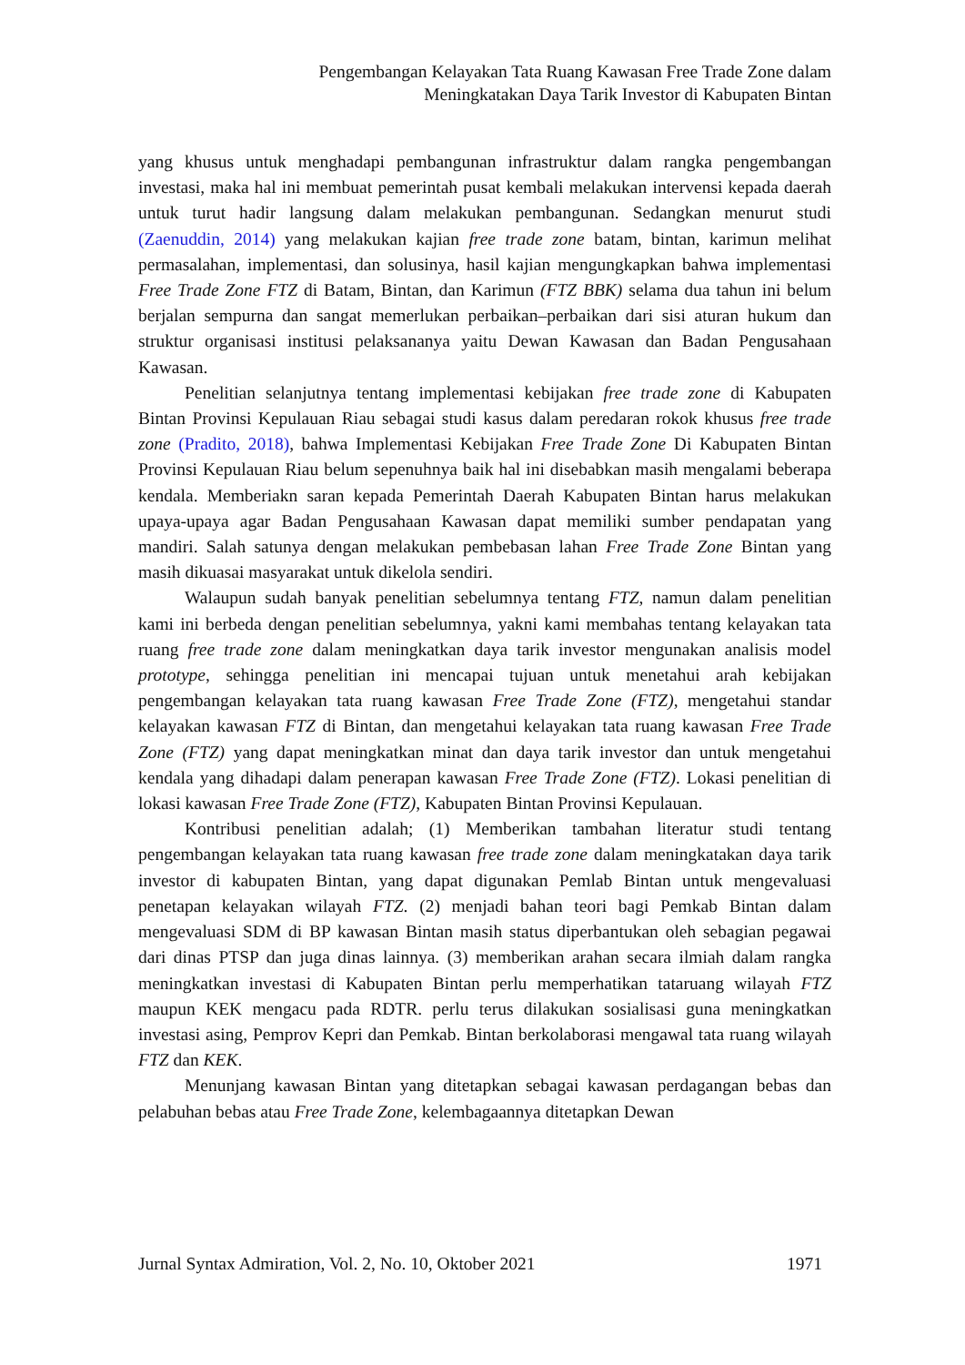Pengembangan Kelayakan Tata Ruang Kawasan Free Trade Zone dalam
Meningkatakan Daya Tarik Investor di Kabupaten Bintan
yang khusus untuk menghadapi pembangunan infrastruktur dalam rangka pengembangan investasi, maka hal ini membuat pemerintah pusat kembali melakukan intervensi kepada daerah untuk turut hadir langsung dalam melakukan pembangunan. Sedangkan menurut studi (Zaenuddin, 2014) yang melakukan kajian free trade zone batam, bintan, karimun melihat permasalahan, implementasi, dan solusinya, hasil kajian mengungkapkan bahwa implementasi Free Trade Zone FTZ di Batam, Bintan, dan Karimun (FTZ BBK) selama dua tahun ini belum berjalan sempurna dan sangat memerlukan perbaikan–perbaikan dari sisi aturan hukum dan struktur organisasi institusi pelaksananya yaitu Dewan Kawasan dan Badan Pengusahaan Kawasan.
Penelitian selanjutnya tentang implementasi kebijakan free trade zone di Kabupaten Bintan Provinsi Kepulauan Riau sebagai studi kasus dalam peredaran rokok khusus free trade zone (Pradito, 2018), bahwa Implementasi Kebijakan Free Trade Zone Di Kabupaten Bintan Provinsi Kepulauan Riau belum sepenuhnya baik hal ini disebabkan masih mengalami beberapa kendala. Memberiakn saran kepada Pemerintah Daerah Kabupaten Bintan harus melakukan upaya-upaya agar Badan Pengusahaan Kawasan dapat memiliki sumber pendapatan yang mandiri. Salah satunya dengan melakukan pembebasan lahan Free Trade Zone Bintan yang masih dikuasai masyarakat untuk dikelola sendiri.
Walaupun sudah banyak penelitian sebelumnya tentang FTZ, namun dalam penelitian kami ini berbeda dengan penelitian sebelumnya, yakni kami membahas tentang kelayakan tata ruang free trade zone dalam meningkatkan daya tarik investor mengunakan analisis model prototype, sehingga penelitian ini mencapai tujuan untuk menetahui arah kebijakan pengembangan kelayakan tata ruang kawasan Free Trade Zone (FTZ), mengetahui standar kelayakan kawasan FTZ di Bintan, dan mengetahui kelayakan tata ruang kawasan Free Trade Zone (FTZ) yang dapat meningkatkan minat dan daya tarik investor dan untuk mengetahui kendala yang dihadapi dalam penerapan kawasan Free Trade Zone (FTZ). Lokasi penelitian di lokasi kawasan Free Trade Zone (FTZ), Kabupaten Bintan Provinsi Kepulauan.
Kontribusi penelitian adalah; (1) Memberikan tambahan literatur studi tentang pengembangan kelayakan tata ruang kawasan free trade zone dalam meningkatakan daya tarik investor di kabupaten Bintan, yang dapat digunakan Pemlab Bintan untuk mengevaluasi penetapan kelayakan wilayah FTZ. (2) menjadi bahan teori bagi Pemkab Bintan dalam mengevaluasi SDM di BP kawasan Bintan masih status diperbantukan oleh sebagian pegawai dari dinas PTSP dan juga dinas lainnya. (3) memberikan arahan secara ilmiah dalam rangka meningkatkan investasi di Kabupaten Bintan perlu memperhatikan tataruang wilayah FTZ maupun KEK mengacu pada RDTR. perlu terus dilakukan sosialisasi guna meningkatkan investasi asing, Pemprov Kepri dan Pemkab. Bintan berkolaborasi mengawal tata ruang wilayah FTZ dan KEK.
Menunjang kawasan Bintan yang ditetapkan sebagai kawasan perdagangan bebas dan pelabuhan bebas atau Free Trade Zone, kelembagaannya ditetapkan Dewan
Jurnal Syntax Admiration, Vol. 2, No. 10, Oktober 2021 1971